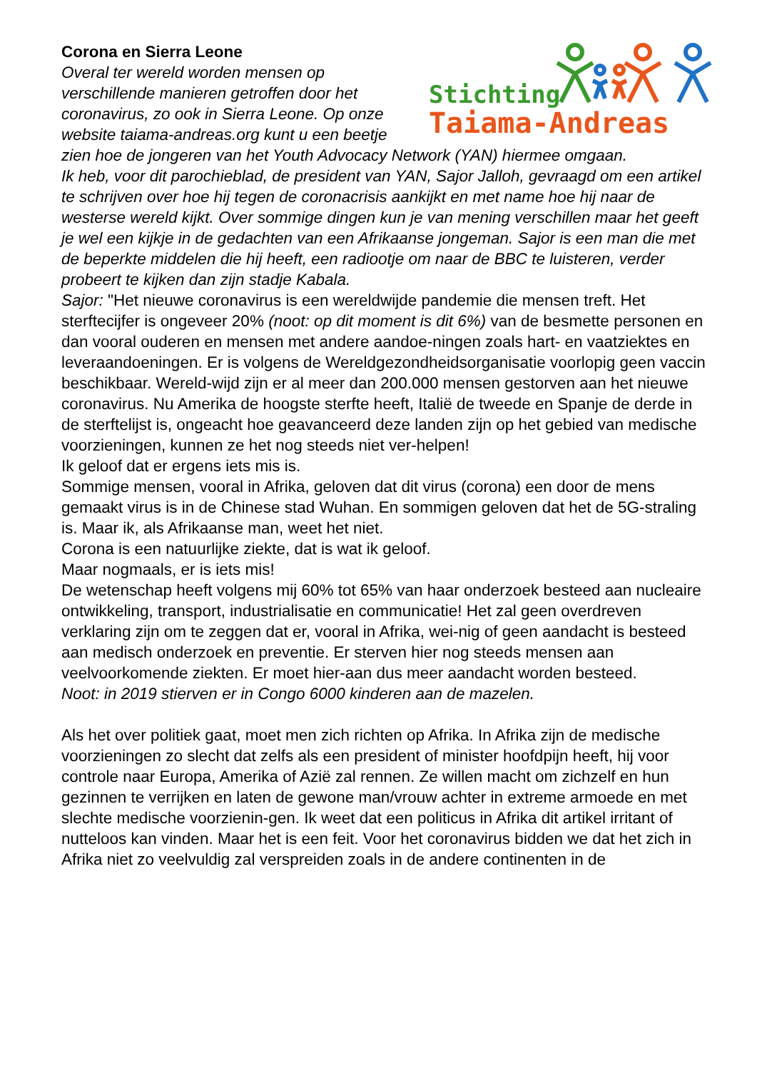Stichting
Taiama-Andreas
Corona en Sierra Leone
Overal ter wereld worden mensen op verschillende manieren getroffen door het coronavirus, zo ook in Sierra Leone. Op onze website taiama-andreas.org kunt u een beetje zien hoe de jongeren van het Youth Advocacy Network (YAN) hiermee omgaan.
Ik heb, voor dit parochieblad, de president van YAN, Sajor Jalloh, gevraagd om een artikel te schrijven over hoe hij tegen de coronacrisis aankijkt en met name hoe hij naar de westerse wereld kijkt. Over sommige dingen kun je van mening verschillen maar het geeft je wel een kijkje in de gedachten van een Afrikaanse jongeman. Sajor is een man die met de beperkte middelen die hij heeft, een radiootje om naar de BBC te luisteren, verder probeert te kijken dan zijn stadje Kabala.
Sajor: "Het nieuwe coronavirus is een wereldwijde pandemie die mensen treft. Het sterftecijfer is ongeveer 20% (noot: op dit moment is dit 6%) van de besmette personen en dan vooral ouderen en mensen met andere aandoe-ningen zoals hart- en vaatziektes en leveraandoeningen. Er is volgens de Wereldgezondheidsorganisatie voorlopig geen vaccin beschikbaar. Wereld-wijd zijn er al meer dan 200.000 mensen gestorven aan het nieuwe coronavirus. Nu Amerika de hoogste sterfte heeft, Italië de tweede en Spanje de derde in de sterftelijst is, ongeacht hoe geavanceerd deze landen zijn op het gebied van medische voorzieningen, kunnen ze het nog steeds niet ver-helpen!
Ik geloof dat er ergens iets mis is.
Sommige mensen, vooral in Afrika, geloven dat dit virus (corona) een door de mens gemaakt virus is in de Chinese stad Wuhan. En sommigen geloven dat het de 5G-straling is. Maar ik, als Afrikaanse man, weet het niet.
Corona is een natuurlijke ziekte, dat is wat ik geloof.
Maar nogmaals, er is iets mis!
De wetenschap heeft volgens mij 60% tot 65% van haar onderzoek besteed aan nucleaire ontwikkeling, transport, industrialisatie en communicatie! Het zal geen overdreven verklaring zijn om te zeggen dat er, vooral in Afrika, wei-nig of geen aandacht is besteed aan medisch onderzoek en preventie. Er sterven hier nog steeds mensen aan veelvoorkomende ziekten. Er moet hier-aan dus meer aandacht worden besteed.
Noot: in 2019 stierven er in Congo 6000 kinderen aan de mazelen.
Als het over politiek gaat, moet men zich richten op Afrika. In Afrika zijn de medische voorzieningen zo slecht dat zelfs als een president of minister hoofdpijn heeft, hij voor controle naar Europa, Amerika of Azië zal rennen. Ze willen macht om zichzelf en hun gezinnen te verrijken en laten de gewone man/vrouw achter in extreme armoede en met slechte medische voorzienin-gen. Ik weet dat een politicus in Afrika dit artikel irritant of nutteloos kan vinden. Maar het is een feit. Voor het coronavirus bidden we dat het zich in Afrika niet zo veelvuldig zal verspreiden zoals in de andere continenten in de